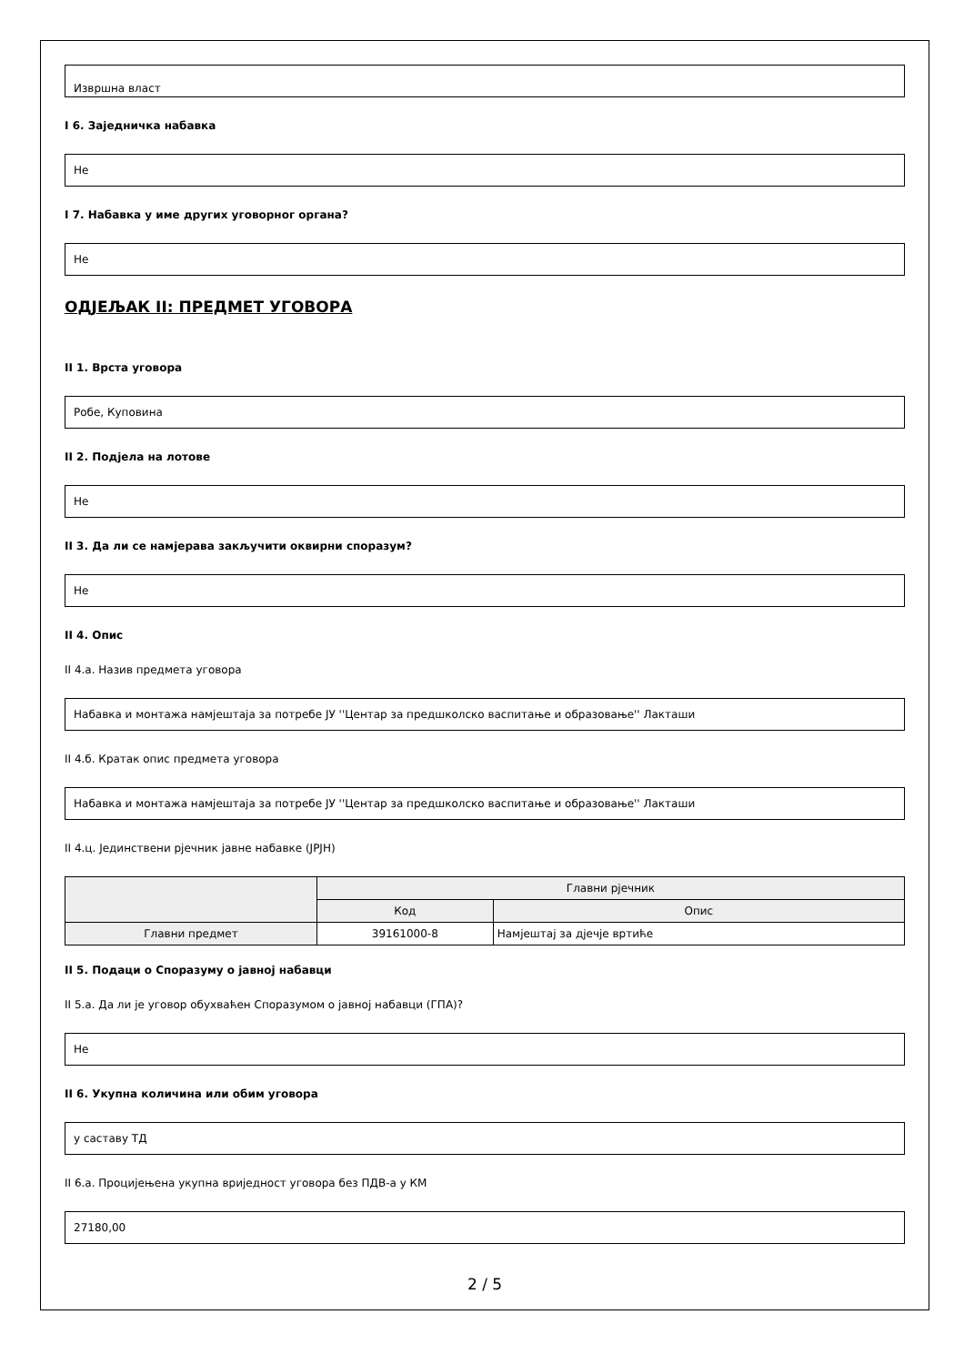Извршна власт
I 6. Заједничка набавка
Не
I 7. Набавка у име других уговорног органа?
Не
ОДЈЕЉАК II: ПРЕДМЕТ УГОВОРА
II 1. Врста уговора
Робе, Куповина
II 2. Подјела на лотове
Не
II 3. Да ли се намјерава закључити оквирни споразум?
Не
II 4. Опис
II 4.а. Назив предмета уговора
Набавка и монтажа намјештаја за потребе ЈУ ''Центар за предшколско васпитање и образовање'' Лакташи
II 4.б. Кратак опис предмета уговора
Набавка и монтажа намјештаја за потребе ЈУ ''Центар за предшколско васпитање и образовање'' Лакташи
II 4.ц. Јединствени рјечник јавне набавке (ЈРЈН)
| | Главни рјечник | |
| --- | --- | --- |
| | Код | Опис |
| Главни предмет | 39161000-8 | Намјештај за дјечје вртиће |
II 5. Подаци о Споразуму о јавној набавци
II 5.а. Да ли је уговор обухваћен Споразумом о јавној набавци (ГПА)?
Не
II 6. Укупна количина или обим уговора
у саставу ТД
II 6.а. Процијењена укупна вриједност уговора без ПДВ-а у КМ
27180,00
2 / 5